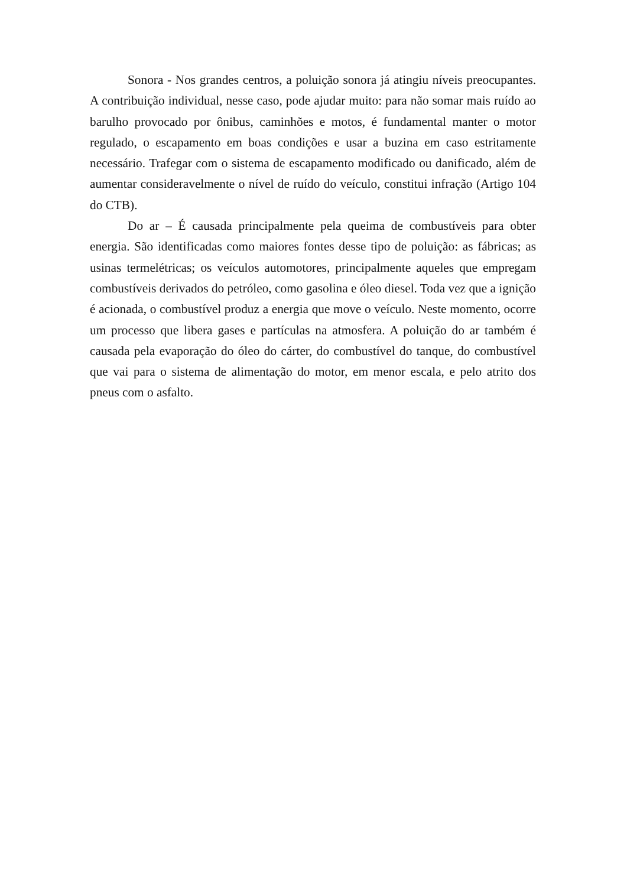Sonora - Nos grandes centros, a poluição sonora já atingiu níveis preocupantes. A contribuição individual, nesse caso, pode ajudar muito: para não somar mais ruído ao barulho provocado por ônibus, caminhões e motos, é fundamental manter o motor regulado, o escapamento em boas condições e usar a buzina em caso estritamente necessário. Trafegar com o sistema de escapamento modificado ou danificado, além de aumentar consideravelmente o nível de ruído do veículo, constitui infração (Artigo 104 do CTB).
Do ar – É causada principalmente pela queima de combustíveis para obter energia. São identificadas como maiores fontes desse tipo de poluição: as fábricas; as usinas termelétricas; os veículos automotores, principalmente aqueles que empregam combustíveis derivados do petróleo, como gasolina e óleo diesel. Toda vez que a ignição é acionada, o combustível produz a energia que move o veículo. Neste momento, ocorre um processo que libera gases e partículas na atmosfera. A poluição do ar também é causada pela evaporação do óleo do cárter, do combustível do tanque, do combustível que vai para o sistema de alimentação do motor, em menor escala, e pelo atrito dos pneus com o asfalto.